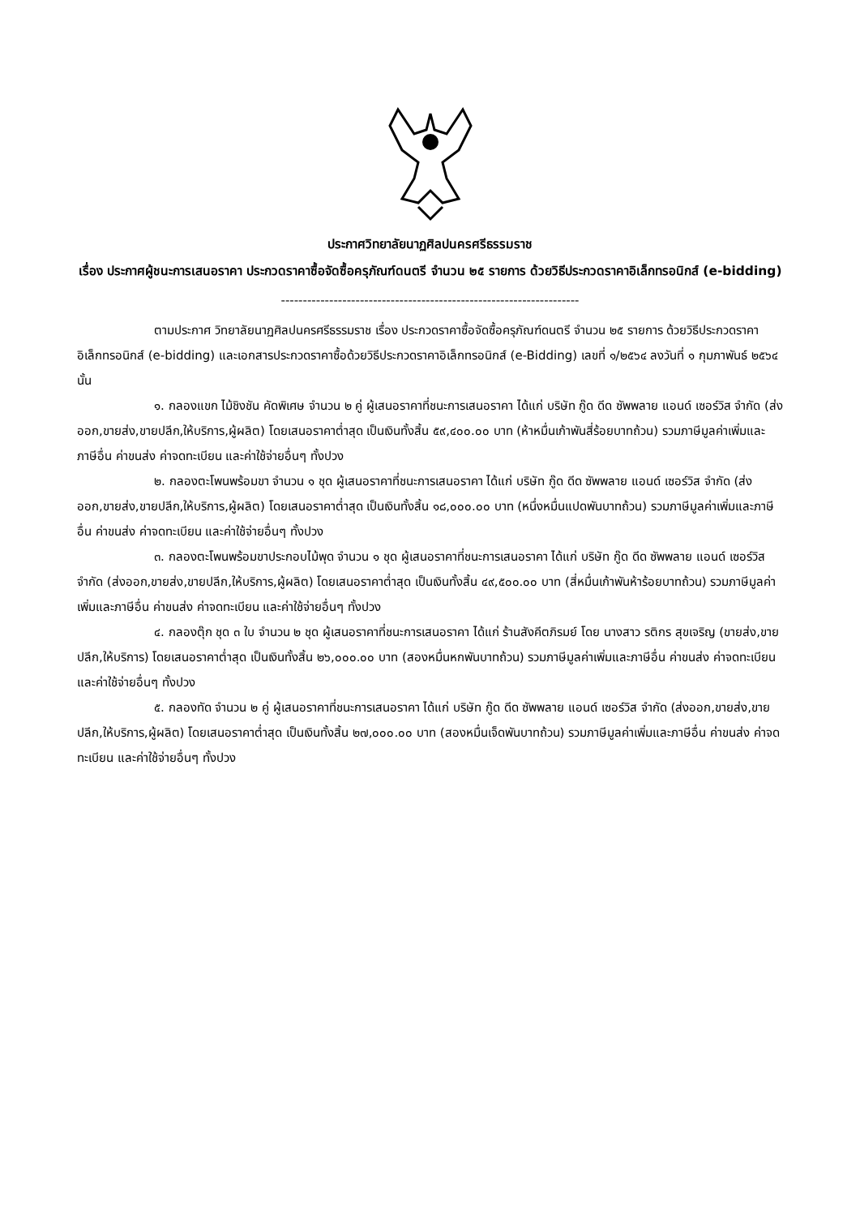ประกาศวิทยาลัยนาฏศิลปนครศรีธรรมราช
เรื่อง ประกาศผู้ชนะการเสนอราคา ประกวดราคาซื้อจัดซื้อครุภัณฑ์ดนตรี จำนวน ๒๕ รายการ ด้วยวิธีประกวดราคาอิเล็กทรอนิกส์ (e-bidding)
--------------------------------------------------------------------
ตามประกาศ วิทยาลัยนาฏศิลปนครศรีธรรมราช เรื่อง ประกวดราคาซื้อจัดซื้อครุภัณฑ์ดนตรี จำนวน ๒๕ รายการ ด้วยวิธีประกวดราคาอิเล็กทรอนิกส์ (e-bidding) และเอกสารประกวดราคาซื้อด้วยวิธีประกวดราคาอิเล็กทรอนิกส์ (e-Bidding) เลขที่ ๑/๒๕๖๔ ลงวันที่ ๑ กุมภาพันธ์ ๒๕๖๔ นั้น
๑. กลองแขก ไม้ชิงชัน คัดพิเศษ จำนวน ๒ คู่ ผู้เสนอราคาที่ชนะการเสนอราคา ได้แก่ บริษัท กู๊ด ดีด ซัพพลาย แอนด์ เซอร์วิส จำกัด (ส่งออก,ขายส่ง,ขายปลีก,ให้บริการ,ผู้ผลิต) โดยเสนอราคาต่ำสุด เป็นเงินทั้งสิ้น ๕๙,๔๐๐.๐๐ บาท (ห้าหมื่นเก้าพันสี่ร้อยบาทถ้วน) รวมภาษีมูลค่าเพิ่มและภาษีอื่น ค่าขนส่ง ค่าจดทะเบียน และค่าใช้จ่ายอื่นๆ ทั้งปวง
๒. กลองตะโพนพร้อมขา จำนวน ๑ ชุด ผู้เสนอราคาที่ชนะการเสนอราคา ได้แก่ บริษัท กู๊ด ดีด ซัพพลาย แอนด์ เซอร์วิส จำกัด (ส่งออก,ขายส่ง,ขายปลีก,ให้บริการ,ผู้ผลิต) โดยเสนอราคาต่ำสุด เป็นเงินทั้งสิ้น ๑๘,๐๐๐.๐๐ บาท (หนึ่งหมื่นแปดพันบาทถ้วน) รวมภาษีมูลค่าเพิ่มและภาษีอื่น ค่าขนส่ง ค่าจดทะเบียน และค่าใช้จ่ายอื่นๆ ทั้งปวง
๓. กลองตะโพนพร้อมขาประกอบไม้พุด จำนวน ๑ ชุด ผู้เสนอราคาที่ชนะการเสนอราคา ได้แก่ บริษัท กู๊ด ดีด ซัพพลาย แอนด์ เซอร์วิส จำกัด (ส่งออก,ขายส่ง,ขายปลีก,ให้บริการ,ผู้ผลิต) โดยเสนอราคาต่ำสุด เป็นเงินทั้งสิ้น ๔๙,๕๐๐.๐๐ บาท (สี่หมื่นเก้าพันห้าร้อยบาทถ้วน) รวมภาษีมูลค่าเพิ่มและภาษีอื่น ค่าขนส่ง ค่าจดทะเบียน และค่าใช้จ่ายอื่นๆ ทั้งปวง
๔. กลองตุ๊ก ชุด ๓ ใบ จำนวน ๒ ชุด ผู้เสนอราคาที่ชนะการเสนอราคา ได้แก่ ร้านสังคีตภิรมย์ โดย นางสาว รติกร สุขเจริญ (ขายส่ง,ขายปลีก,ให้บริการ) โดยเสนอราคาต่ำสุด เป็นเงินทั้งสิ้น ๒๖,๐๐๐.๐๐ บาท (สองหมื่นหกพันบาทถ้วน) รวมภาษีมูลค่าเพิ่มและภาษีอื่น ค่าขนส่ง ค่าจดทะเบียน และค่าใช้จ่ายอื่นๆ ทั้งปวง
๕. กลองทัด จำนวน ๒ คู่ ผู้เสนอราคาที่ชนะการเสนอราคา ได้แก่ บริษัท กู๊ด ดีด ซัพพลาย แอนด์ เซอร์วิส จำกัด (ส่งออก,ขายส่ง,ขายปลีก,ให้บริการ,ผู้ผลิต) โดยเสนอราคาต่ำสุด เป็นเงินทั้งสิ้น ๒๗,๐๐๐.๐๐ บาท (สองหมื่นเจ็ดพันบาทถ้วน) รวมภาษีมูลค่าเพิ่มและภาษีอื่น ค่าขนส่ง ค่าจดทะเบียน และค่าใช้จ่ายอื่นๆ ทั้งปวง